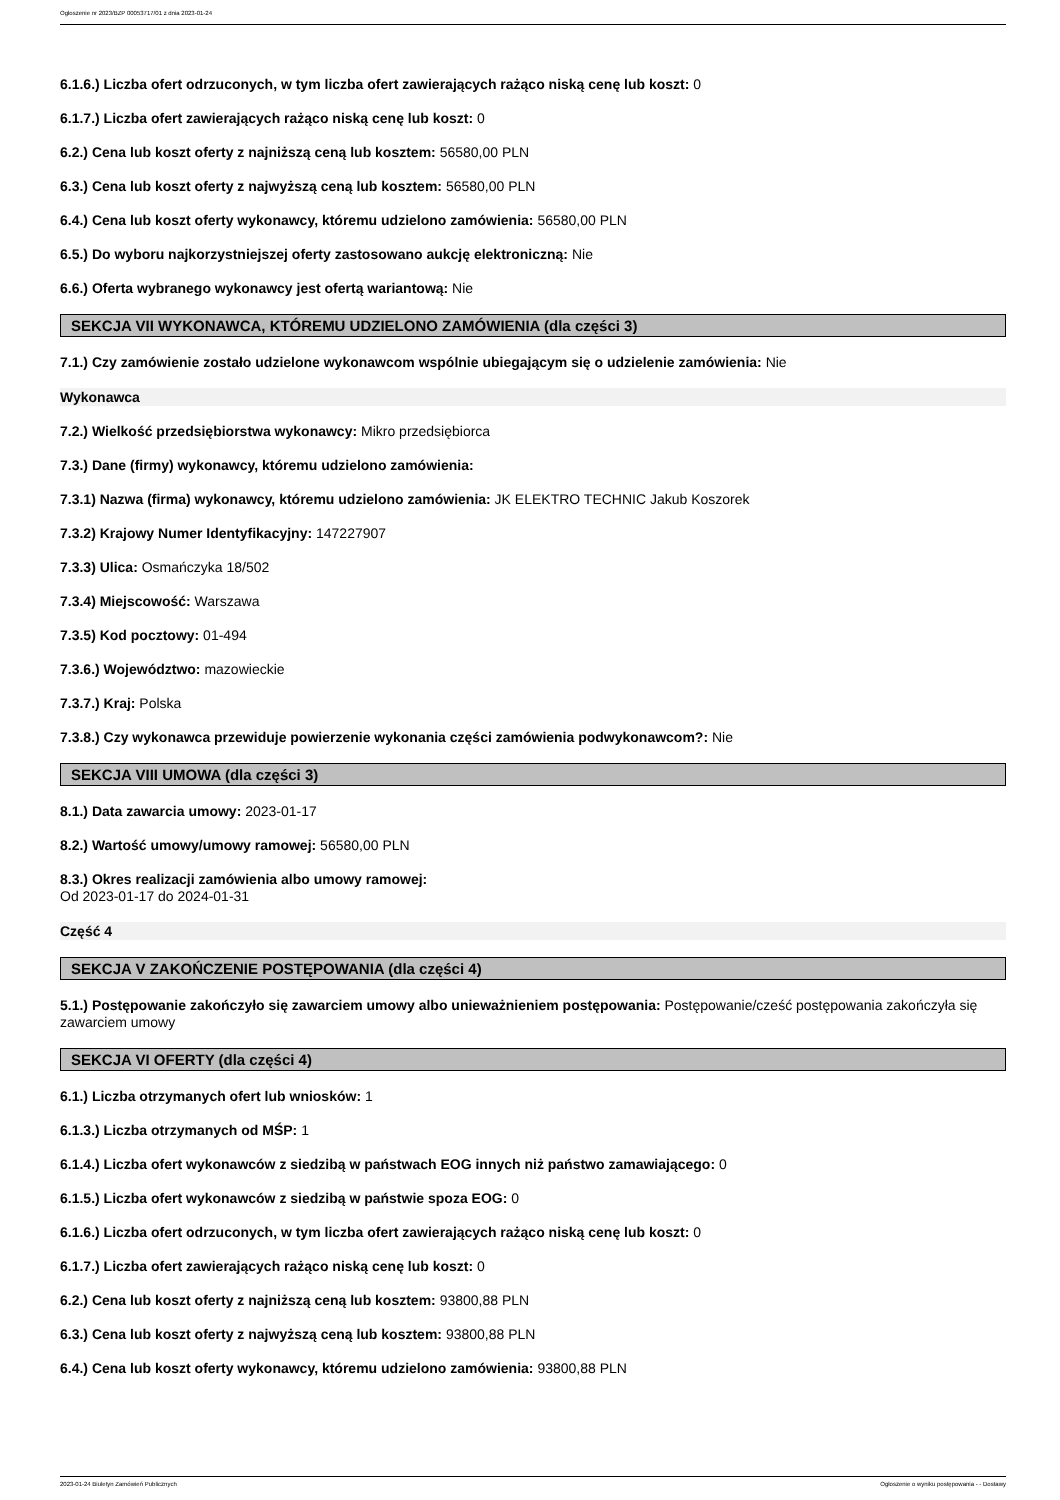Ogłoszenie nr 2023/BZP 00053717/01 z dnia 2023-01-24
6.1.6.) Liczba ofert odrzuconych, w tym liczba ofert zawierających rażąco niską cenę lub koszt: 0
6.1.7.) Liczba ofert zawierających rażąco niską cenę lub koszt: 0
6.2.) Cena lub koszt oferty z najniższą ceną lub kosztem: 56580,00 PLN
6.3.) Cena lub koszt oferty z najwyższą ceną lub kosztem: 56580,00 PLN
6.4.) Cena lub koszt oferty wykonawcy, któremu udzielono zamówienia: 56580,00 PLN
6.5.) Do wyboru najkorzystniejszej oferty zastosowano aukcję elektroniczną: Nie
6.6.) Oferta wybranego wykonawcy jest ofertą wariantową: Nie
SEKCJA VII WYKONAWCA, KTÓREMU UDZIELONO ZAMÓWIENIA (dla części 3)
7.1.) Czy zamówienie zostało udzielone wykonawcom wspólnie ubiegającym się o udzielenie zamówienia: Nie
Wykonawca
7.2.) Wielkość przedsiębiorstwa wykonawcy: Mikro przedsiębiorca
7.3.) Dane (firmy) wykonawcy, któremu udzielono zamówienia:
7.3.1) Nazwa (firma) wykonawcy, któremu udzielono zamówienia: JK ELEKTRO TECHNIC Jakub Koszorek
7.3.2) Krajowy Numer Identyfikacyjny: 147227907
7.3.3) Ulica: Osmańczyka 18/502
7.3.4) Miejscowość: Warszawa
7.3.5) Kod pocztowy: 01-494
7.3.6.) Województwo: mazowieckie
7.3.7.) Kraj: Polska
7.3.8.) Czy wykonawca przewiduje powierzenie wykonania części zamówienia podwykonawcom?: Nie
SEKCJA VIII UMOWA (dla części 3)
8.1.) Data zawarcia umowy: 2023-01-17
8.2.) Wartość umowy/umowy ramowej: 56580,00 PLN
8.3.) Okres realizacji zamówienia albo umowy ramowej:
Od 2023-01-17 do 2024-01-31
Część 4
SEKCJA V ZAKOŃCZENIE POSTĘPOWANIA (dla części 4)
5.1.) Postępowanie zakończyło się zawarciem umowy albo unieważnieniem postępowania: Postępowanie/cześć postępowania zakończyła się zawarciem umowy
SEKCJA VI OFERTY (dla części 4)
6.1.) Liczba otrzymanych ofert lub wniosków: 1
6.1.3.) Liczba otrzymanych od MŚP: 1
6.1.4.) Liczba ofert wykonawców z siedzibą w państwach EOG innych niż państwo zamawiającego: 0
6.1.5.) Liczba ofert wykonawców z siedzibą w państwie spoza EOG: 0
6.1.6.) Liczba ofert odrzuconych, w tym liczba ofert zawierających rażąco niską cenę lub koszt: 0
6.1.7.) Liczba ofert zawierających rażąco niską cenę lub koszt: 0
6.2.) Cena lub koszt oferty z najniższą ceną lub kosztem: 93800,88 PLN
6.3.) Cena lub koszt oferty z najwyższą ceną lub kosztem: 93800,88 PLN
6.4.) Cena lub koszt oferty wykonawcy, któremu udzielono zamówienia: 93800,88 PLN
2023-01-24 Biuletyn Zamówień Publicznych Ogłoszenie o wyniku postępowania - - Dostawy